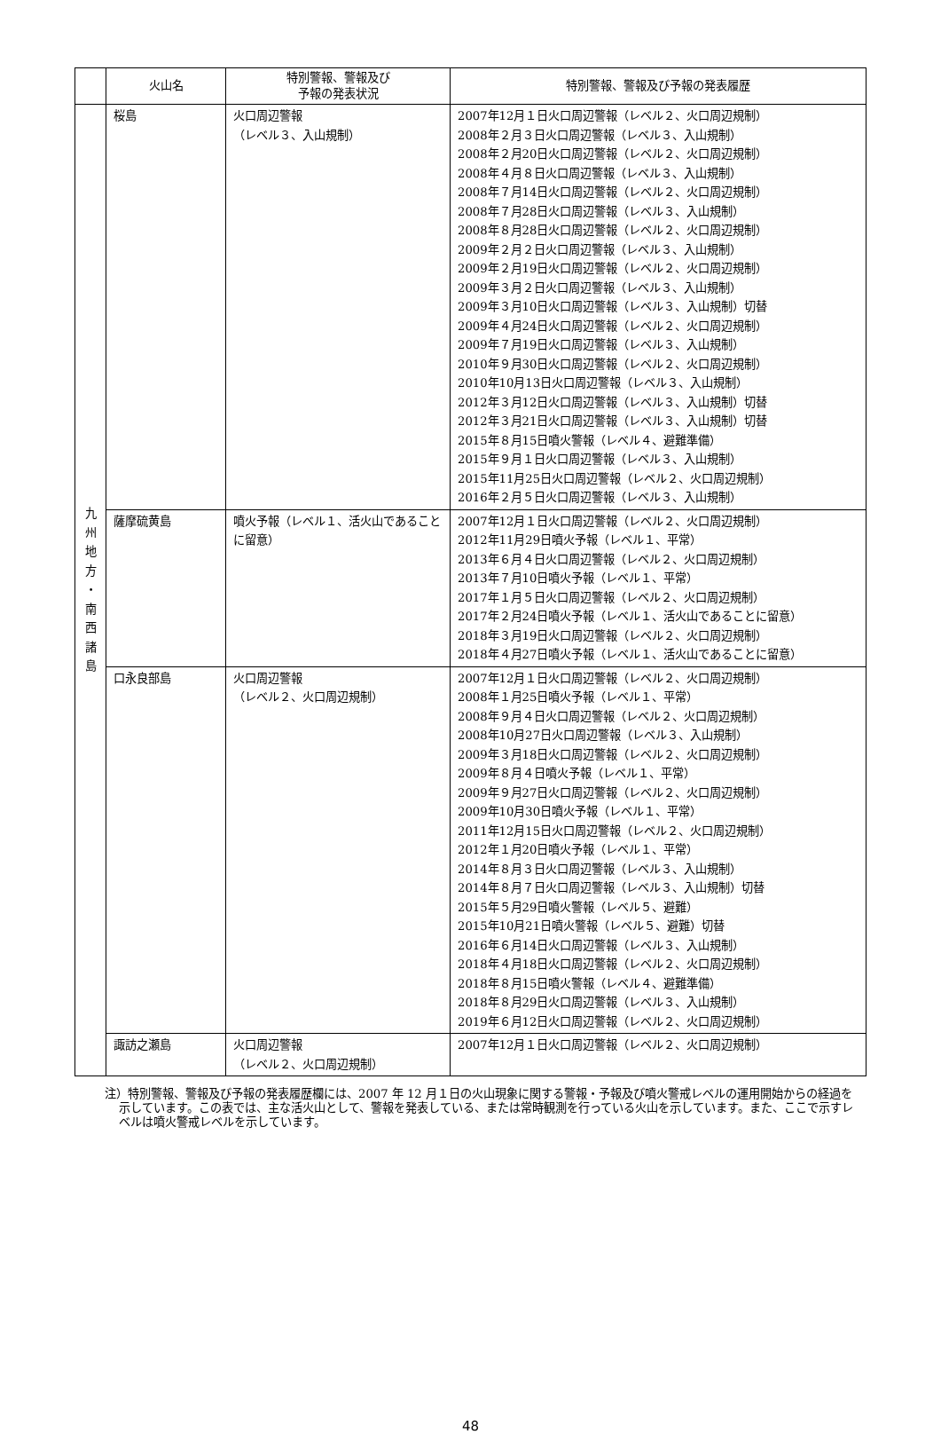| | 火山名 | 特別警報、警報及び 予報の発表状況 | 特別警報、警報及び予報の発表履歴 |
| --- | --- | --- | --- |
| 九 州 地 方 ・ 南 西 諸 島 | 桜島 | 火口周辺警報 （レベル３、入山規制） | 2007年12月１日火口周辺警報（レベル２、火口周辺規制） 2008年２月３日火口周辺警報（レベル３、入山規制） 2008年２月20日火口周辺警報（レベル２、火口周辺規制） 2008年４月８日火口周辺警報（レベル３、入山規制） 2008年７月14日火口周辺警報（レベル２、火口周辺規制） 2008年７月28日火口周辺警報（レベル３、入山規制） 2008年８月28日火口周辺警報（レベル２、火口周辺規制） 2009年２月２日火口周辺警報（レベル３、入山規制） 2009年２月19日火口周辺警報（レベル２、火口周辺規制） 2009年３月２日火口周辺警報（レベル３、入山規制） 2009年３月10日火口周辺警報（レベル３、入山規制）切替 2009年４月24日火口周辺警報（レベル２、火口周辺規制） 2009年７月19日火口周辺警報（レベル３、入山規制） 2010年９月30日火口周辺警報（レベル２、火口周辺規制） 2010年10月13日火口周辺警報（レベル３、入山規制） 2012年３月12日火口周辺警報（レベル３、入山規制）切替 2012年３月21日火口周辺警報（レベル３、入山規制）切替 2015年８月15日噴火警報（レベル４、避難準備） 2015年９月１日火口周辺警報（レベル３、入山規制） 2015年11月25日火口周辺警報（レベル２、火口周辺規制） 2016年２月５日火口周辺警報（レベル３、入山規制） |
| | 薩摩硫黄島 | 噴火予報（レベル１、活火山であることに留意） | 2007年12月１日火口周辺警報（レベル２、火口周辺規制） 2012年11月29日噴火予報（レベル１、平常） 2013年６月４日火口周辺警報（レベル２、火口周辺規制） 2013年７月10日噴火予報（レベル１、平常） 2017年１月５日火口周辺警報（レベル２、火口周辺規制） 2017年２月24日噴火予報（レベル１、活火山であることに留意） 2018年３月19日火口周辺警報（レベル２、火口周辺規制） 2018年４月27日噴火予報（レベル１、活火山であることに留意） |
| | 口永良部島 | 火口周辺警報 （レベル２、火口周辺規制） | 2007年12月１日火口周辺警報（レベル２、火口周辺規制） 2008年１月25日噴火予報（レベル１、平常） 2008年９月４日火口周辺警報（レベル２、火口周辺規制） 2008年10月27日火口周辺警報（レベル３、入山規制） 2009年３月18日火口周辺警報（レベル２、火口周辺規制） 2009年８月４日噴火予報（レベル１、平常） 2009年９月27日火口周辺警報（レベル２、火口周辺規制） 2009年10月30日噴火予報（レベル１、平常） 2011年12月15日火口周辺警報（レベル２、火口周辺規制） 2012年１月20日噴火予報（レベル１、平常） 2014年８月３日火口周辺警報（レベル３、入山規制） 2014年８月７日火口周辺警報（レベル３、入山規制）切替 2015年５月29日噴火警報（レベル５、避難） 2015年10月21日噴火警報（レベル５、避難）切替 2016年６月14日火口周辺警報（レベル３、入山規制） 2018年４月18日火口周辺警報（レベル２、火口周辺規制） 2018年８月15日噴火警報（レベル４、避難準備） 2018年８月29日火口周辺警報（レベル３、入山規制） 2019年６月12日火口周辺警報（レベル２、火口周辺規制） |
| | 諏訪之瀬島 | 火口周辺警報 （レベル２、火口周辺規制） | 2007年12月１日火口周辺警報（レベル２、火口周辺規制） |
注）特別警報、警報及び予報の発表履歴欄には、2007 年 12 月１日の火山現象に関する警報・予報及び噴火警戒レベルの運用開始からの経過を示しています。この表では、主な活火山として、警報を発表している、または常時観測を行っている火山を示しています。また、ここで示すレベルは噴火警戒レベルを示しています。
48